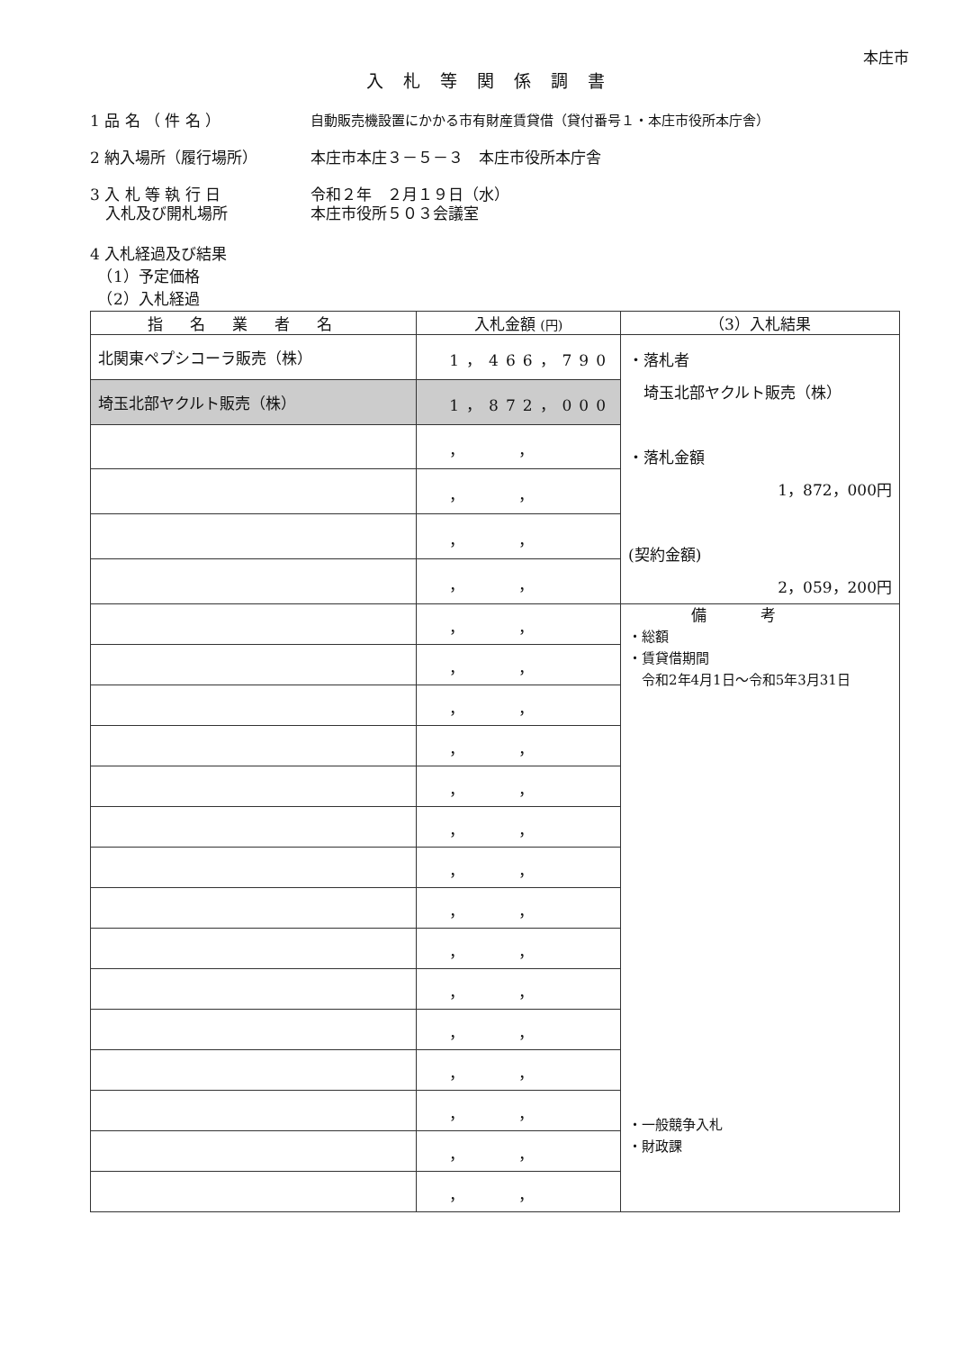本庄市
入札等関係調書
1 品 名 （ 件 名 ） 自動販売機設置にかかる市有財産賃貸借（貸付番号１・本庄市役所本庁舎）
2 納入場所（履行場所） 本庄市本庄３－５－３　本庄市役所本庁舎
3 入 札 等 執 行 日
　入札及び開札場所
令和２年　２月１９日（水）
本庄市役所５０３会議室
4 入札経過及び結果
　（1）予定価格
　（2）入札経過
| 指名業者名 | 入札金額 (円) | （3）入札結果 |
| --- | --- | --- |
| 北関東ペプシコーラ販売（株） | 1，466，790 | ・落札者 埼玉北部ヤクルト販売（株） ・落札金額 1，872，000円 (契約金額) 2，059，200円 |
| 埼玉北部ヤクルト販売（株） | 1，872，000 | |
| | ，， | |
| | ，， | |
| | ，， | |
| | ，， | |
| | ，， | 備考 ・総額 ・賃貸借期間 令和2年4月1日～令和5年3月31日 ・一般競争入札 ・財政課 |
| | ，， | |
| | ，， | |
| | ，， | |
| | ，， | |
| | ，， | |
| | ，， | |
| | ，， | |
| | ，， | |
| | ，， | |
| | ，， | |
| | ，， | |
| | ，， | |
| | ，， | |
| | ，， | |